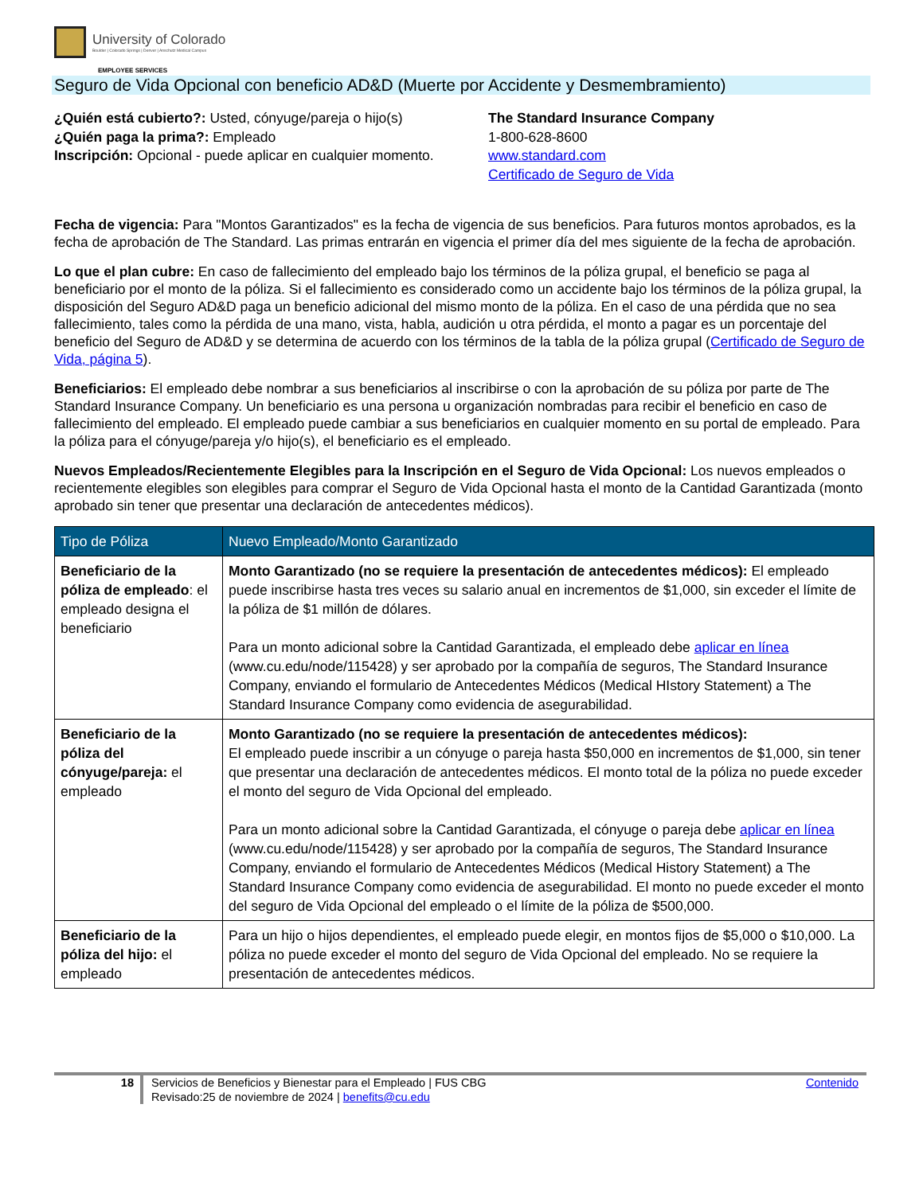University of Colorado
Boulder | Colorado Springs | Denver | Anschutz Medical Campus
EMPLOYEE SERVICES
Seguro de Vida Opcional con beneficio AD&D (Muerte por Accidente y Desmembramiento)
¿Quién está cubierto?: Usted, cónyuge/pareja o hijo(s)
¿Quién paga la prima?: Empleado
Inscripción: Opcional - puede aplicar en cualquier momento.
The Standard Insurance Company
1-800-628-8600
www.standard.com
Certificado de Seguro de Vida
Fecha de vigencia: Para "Montos Garantizados" es la fecha de vigencia de sus beneficios. Para futuros montos aprobados, es la fecha de aprobación de The Standard. Las primas entrarán en vigencia el primer día del mes siguiente de la fecha de aprobación.
Lo que el plan cubre: En caso de fallecimiento del empleado bajo los términos de la póliza grupal, el beneficio se paga al beneficiario por el monto de la póliza. Si el fallecimiento es considerado como un accidente bajo los términos de la póliza grupal, la disposición del Seguro AD&D paga un beneficio adicional del mismo monto de la póliza. En el caso de una pérdida que no sea fallecimiento, tales como la pérdida de una mano, vista, habla, audición u otra pérdida, el monto a pagar es un porcentaje del beneficio del Seguro de AD&D y se determina de acuerdo con los términos de la tabla de la póliza grupal (Certificado de Seguro de Vida, página 5).
Beneficiarios: El empleado debe nombrar a sus beneficiarios al inscribirse o con la aprobación de su póliza por parte de The Standard Insurance Company. Un beneficiario es una persona u organización nombradas para recibir el beneficio en caso de fallecimiento del empleado. El empleado puede cambiar a sus beneficiarios en cualquier momento en su portal de empleado. Para la póliza para el cónyuge/pareja y/o hijo(s), el beneficiario es el empleado.
Nuevos Empleados/Recientemente Elegibles para la Inscripción en el Seguro de Vida Opcional: Los nuevos empleados o recientemente elegibles son elegibles para comprar el Seguro de Vida Opcional hasta el monto de la Cantidad Garantizada (monto aprobado sin tener que presentar una declaración de antecedentes médicos).
| Tipo de Póliza | Nuevo Empleado/Monto Garantizado |
| --- | --- |
| Beneficiario de la póliza de empleado : el empleado designa el beneficiario | Monto Garantizado (no se requiere la presentación de antecedentes médicos): El empleado puede inscribirse hasta tres veces su salario anual en incrementos de $1,000, sin exceder el límite de la póliza de $1 millón de dólares. Para un monto adicional sobre la Cantidad Garantizada, el empleado debe aplicar en línea (www.cu.edu/node/115428) y ser aprobado por la compañía de seguros, The Standard Insurance Company, enviando el formulario de Antecedentes Médicos (Medical HIstory Statement) a The Standard Insurance Company como evidencia de asegurabilidad. |
| Beneficiario de la póliza del cónyuge/pareja: el empleado | Monto Garantizado (no se requiere la presentación de antecedentes médicos): El empleado puede inscribir a un cónyuge o pareja hasta $50,000 en incrementos de $1,000, sin tener que presentar una declaración de antecedentes médicos. El monto total de la póliza no puede exceder el monto del seguro de Vida Opcional del empleado. Para un monto adicional sobre la Cantidad Garantizada, el cónyuge o pareja debe aplicar en línea (www.cu.edu/node/115428) y ser aprobado por la compañía de seguros, The Standard Insurance Company, enviando el formulario de Antecedentes Médicos (Medical History Statement) a The Standard Insurance Company como evidencia de asegurabilidad. El monto no puede exceder el monto del seguro de Vida Opcional del empleado o el límite de la póliza de $500,000. |
| Beneficiario de la póliza del hijo: el empleado | Para un hijo o hijos dependientes, el empleado puede elegir, en montos fijos de $5,000 o $10,000. La póliza no puede exceder el monto del seguro de Vida Opcional del empleado. No se requiere la presentación de antecedentes médicos. |
18 Servicios de Beneficios y Bienestar para el Empleado | FUS CBG
Revisado:25 de noviembre de 2024 | benefits@cu.edu
Contenido